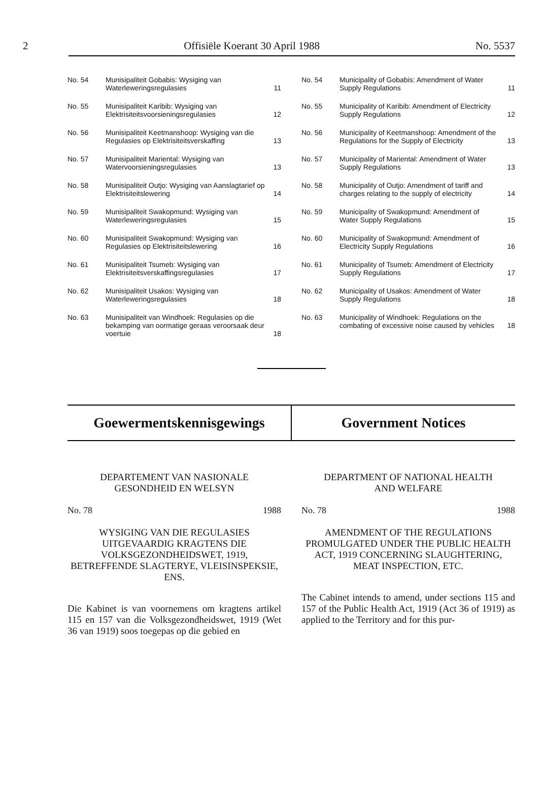2 Offisiële Koerant 30 April 1988 No. 5537
| No. 54 | Munisipaliteit Gobabis: Wysiging van Waterleweringsregulasies | 11 |
| No. 55 | Munisipaliteit Karibib: Wysiging van Elektrisiteitsvoorsieningsregulasies | 12 |
| No. 56 | Munisipaliteit Keetmanshoop: Wysiging van die Regulasies op Elektrisiteitsverskaffing | 13 |
| No. 57 | Munisipaliteit Mariental: Wysiging van Watervoorsieningsregulasies | 13 |
| No. 58 | Munisipaliteit Outjo: Wysiging van Aanslagtarief op Elektrisiteitslewering | 14 |
| No. 59 | Munisipaliteit Swakopmund: Wysiging van Waterleweringsregulasies | 15 |
| No. 60 | Munisipaliteit Swakopmund: Wysiging van Regulasies op Elektrisiteitslewering | 16 |
| No. 61 | Munisipaliteit Tsumeb: Wysiging van Elektrisiteitsverskaffingsregulasies | 17 |
| No. 62 | Munisipaliteit Usakos: Wysiging van Waterleweringsregulasies | 18 |
| No. 63 | Munisipaliteit van Windhoek: Regulasies op die bekamping van oormatige geraas veroorsaak deur voertuie | 18 |
| No. 54 | Municipality of Gobabis: Amendment of Water Supply Regulations | 11 |
| No. 55 | Municipality of Karibib: Amendment of Electricity Supply Regulations | 12 |
| No. 56 | Municipality of Keetmanshoop: Amendment of the Regulations for the Supply of Electricity | 13 |
| No. 57 | Municipality of Mariental: Amendment of Water Supply Regulations | 13 |
| No. 58 | Municipality of Outjo: Amendment of tariff and charges relating to the supply of electricity | 14 |
| No. 59 | Municipality of Swakopmund: Amendment of Water Supply Regulations | 15 |
| No. 60 | Municipality of Swakopmund: Amendment of Electricity Supply Regulations | 16 |
| No. 61 | Municipality of Tsumeb: Amendment of Electricity Supply Regulations | 17 |
| No. 62 | Municipality of Usakos: Amendment of Water Supply Regulations | 18 |
| No. 63 | Municipality of Windhoek: Regulations on the combating of excessive noise caused by vehicles | 18 |
Goewermentskennisgewings Government Notices
DEPARTEMENT VAN NASIONALE
GESONDHEID EN WELSYN
No. 78 1988
WYSIGING VAN DIE REGULASIES UITGEVAARDIG KRAGTENS DIE VOLKSGEZONDHEIDSWET, 1919, BETREFFENDE SLAGTERYE, VLEISINSPEKSIE, ENS.
Die Kabinet is van voornemens om kragtens artikel 115 en 157 van die Volksgezondheidswet, 1919 (Wet 36 van 1919) soos toegepas op die gebied en
DEPARTMENT OF NATIONAL HEALTH
AND WELFARE
No. 78 1988
AMENDMENT OF THE REGULATIONS PROMULGATED UNDER THE PUBLIC HEALTH ACT, 1919 CONCERNING SLAUGHTERING, MEAT INSPECTION, ETC.
The Cabinet intends to amend, under sections 115 and 157 of the Public Health Act, 1919 (Act 36 of 1919) as applied to the Territory and for this pur-